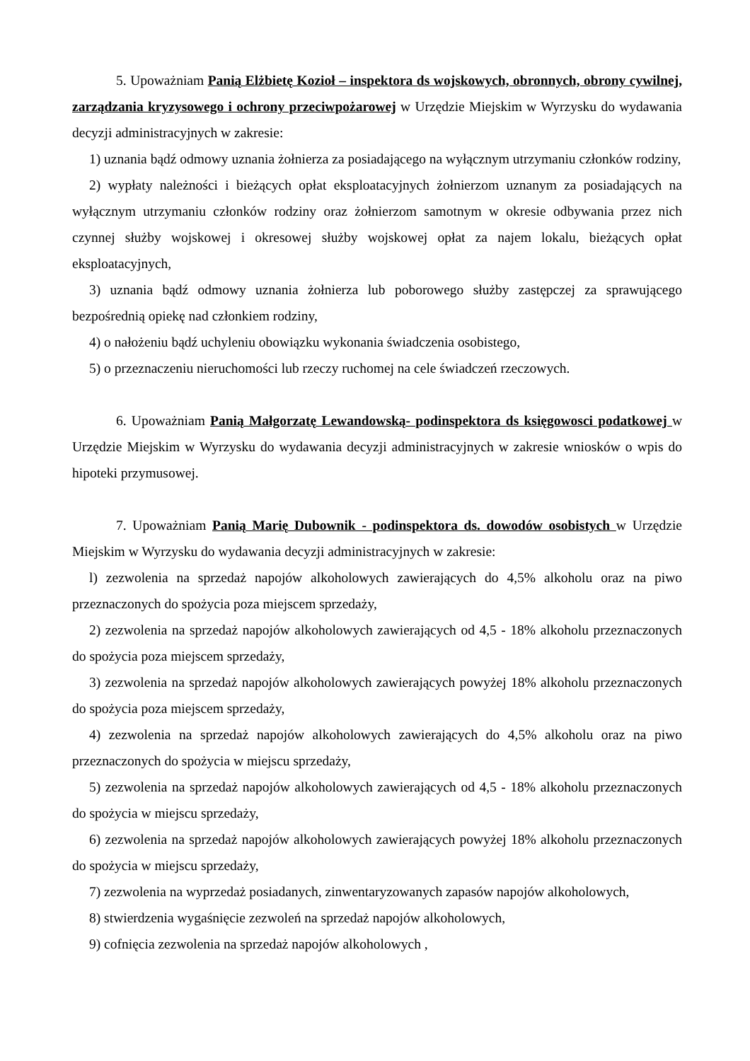5. Upoważniam Panią Elżbietę Kozioł – inspektora ds wojskowych, obronnych, obrony cywilnej, zarządzania kryzysowego i ochrony przeciwpożarowej w Urzędzie Miejskim w Wyrzysku do wydawania decyzji administracyjnych w zakresie:
1) uznania bądź odmowy uznania żołnierza za posiadającego na wyłącznym utrzymaniu członków rodziny,
2) wypłaty należności i bieżących opłat eksploatacyjnych żołnierzom uznanym za posiadających na wyłącznym utrzymaniu członków rodziny oraz żołnierzom samotnym w okresie odbywania przez nich czynnej służby wojskowej i okresowej służby wojskowej opłat za najem lokalu, bieżących opłat eksploatacyjnych,
3) uznania bądź odmowy uznania żołnierza lub poborowego służby zastępczej za sprawującego bezpośrednią opiekę nad członkiem rodziny,
4) o nałożeniu bądź uchyleniu obowiązku wykonania świadczenia osobistego,
5) o przeznaczeniu nieruchomości lub rzeczy ruchomej na cele świadczeń rzeczowych.
6. Upoważniam Panią Małgorzatę Lewandowską- podinspektora ds księgowosci podatkowej w Urzędzie Miejskim w Wyrzysku do wydawania decyzji administracyjnych w zakresie wniosków o wpis do hipoteki przymusowej.
7. Upoważniam Panią Marię Dubownik - podinspektora ds. dowodów osobistych w Urzędzie Miejskim w Wyrzysku do wydawania decyzji administracyjnych w zakresie:
l) zezwolenia na sprzedaż napojów alkoholowych zawierających do 4,5% alkoholu oraz na piwo przeznaczonych do spożycia poza miejscem sprzedaży,
2) zezwolenia na sprzedaż napojów alkoholowych zawierających od 4,5 - 18% alkoholu przeznaczonych do spożycia poza miejscem sprzedaży,
3) zezwolenia na sprzedaż napojów alkoholowych zawierających powyżej 18% alkoholu przeznaczonych do spożycia poza miejscem sprzedaży,
4) zezwolenia na sprzedaż napojów alkoholowych zawierających do 4,5% alkoholu oraz na piwo przeznaczonych do spożycia w miejscu sprzedaży,
5) zezwolenia na sprzedaż napojów alkoholowych zawierających od 4,5 - 18% alkoholu przeznaczonych do spożycia w miejscu sprzedaży,
6) zezwolenia na sprzedaż napojów alkoholowych zawierających powyżej 18% alkoholu przeznaczonych do spożycia w miejscu sprzedaży,
7) zezwolenia na wyprzedaż posiadanych, zinwentaryzowanych zapasów napojów alkoholowych,
8) stwierdzenia wygaśnięcie zezwoleń na sprzedaż napojów alkoholowych,
9) cofnięcia zezwolenia na sprzedaż napojów alkoholowych ,